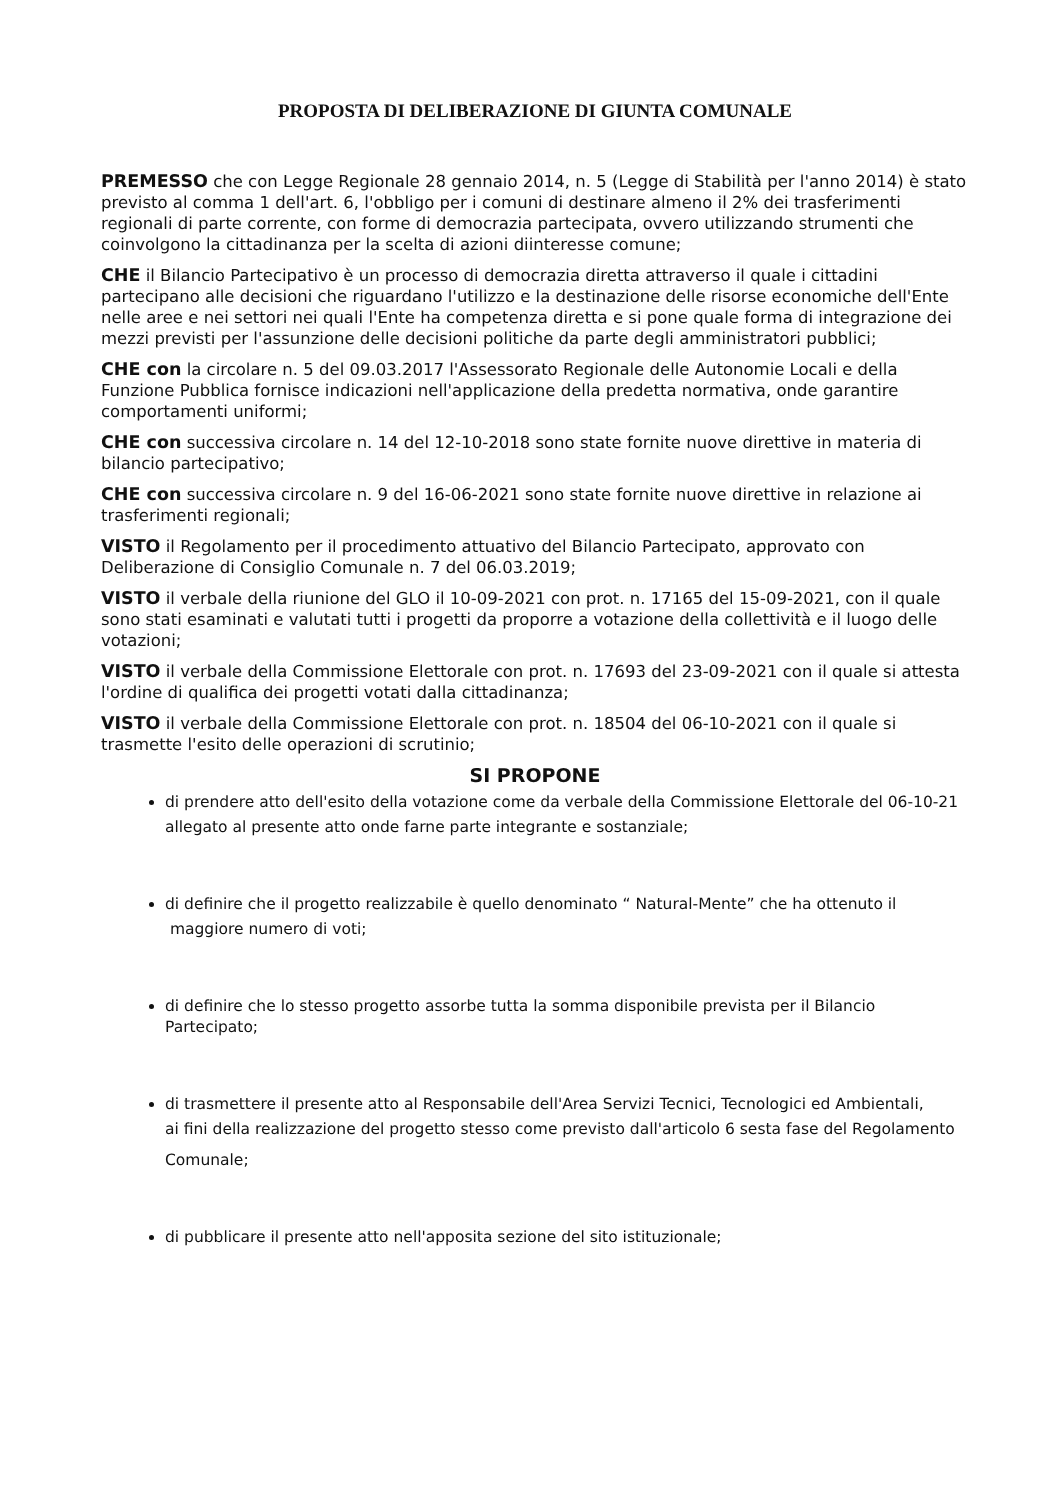PROPOSTA DI DELIBERAZIONE DI GIUNTA COMUNALE
PREMESSO che con Legge Regionale 28 gennaio 2014, n. 5 (Legge di Stabilità per l'anno 2014) è stato previsto al comma 1 dell'art. 6, l'obbligo per i comuni di destinare almeno il 2% dei trasferimenti regionali di parte corrente, con forme di democrazia partecipata, ovvero utilizzando strumenti che coinvolgono la cittadinanza per la scelta di azioni diinteresse comune;
CHE il Bilancio Partecipativo è un processo di democrazia diretta attraverso il quale i cittadini partecipano alle decisioni che riguardano l'utilizzo e la destinazione delle risorse economiche dell'Ente nelle aree e nei settori nei quali l'Ente ha competenza diretta e si pone quale forma di integrazione dei mezzi previsti per l'assunzione delle decisioni politiche da parte degli amministratori pubblici;
CHE con la circolare n. 5 del 09.03.2017 l'Assessorato Regionale delle Autonomie Locali e della Funzione Pubblica fornisce indicazioni nell'applicazione della predetta normativa, onde garantire comportamenti uniformi;
CHE con successiva circolare n. 14 del 12-10-2018 sono state fornite nuove direttive in materia di bilancio partecipativo;
CHE con successiva circolare n. 9 del 16-06-2021 sono state fornite nuove direttive in relazione ai trasferimenti regionali;
VISTO il Regolamento per il procedimento attuativo del Bilancio Partecipato, approvato con Deliberazione di Consiglio Comunale n. 7 del 06.03.2019;
VISTO il verbale della riunione del GLO il 10-09-2021 con prot. n. 17165 del 15-09-2021, con il quale sono stati esaminati e valutati tutti i progetti da proporre a votazione della collettività e il luogo delle votazioni;
VISTO il verbale della Commissione Elettorale con prot. n. 17693 del 23-09-2021 con il quale si attesta l'ordine di qualifica dei progetti votati dalla cittadinanza;
VISTO il verbale della Commissione Elettorale con prot. n. 18504 del 06-10-2021 con il quale si trasmette l'esito delle operazioni di scrutinio;
SI PROPONE
di prendere atto dell'esito della votazione come da verbale della Commissione Elettorale del 06-10-21
allegato al presente atto onde farne parte integrante e sostanziale;
di definire che il progetto realizzabile è quello denominato “ Natural-Mente” che ha ottenuto il
maggiore numero di voti;
di definire che lo stesso progetto assorbe tutta la somma disponibile prevista per il Bilancio Partecipato;
di trasmettere il presente atto al Responsabile dell'Area Servizi Tecnici, Tecnologici ed Ambientali,
ai fini della realizzazione del progetto stesso come previsto dall'articolo 6 sesta fase del Regolamento
Comunale;
di pubblicare il presente atto nell'apposita sezione del sito istituzionale;